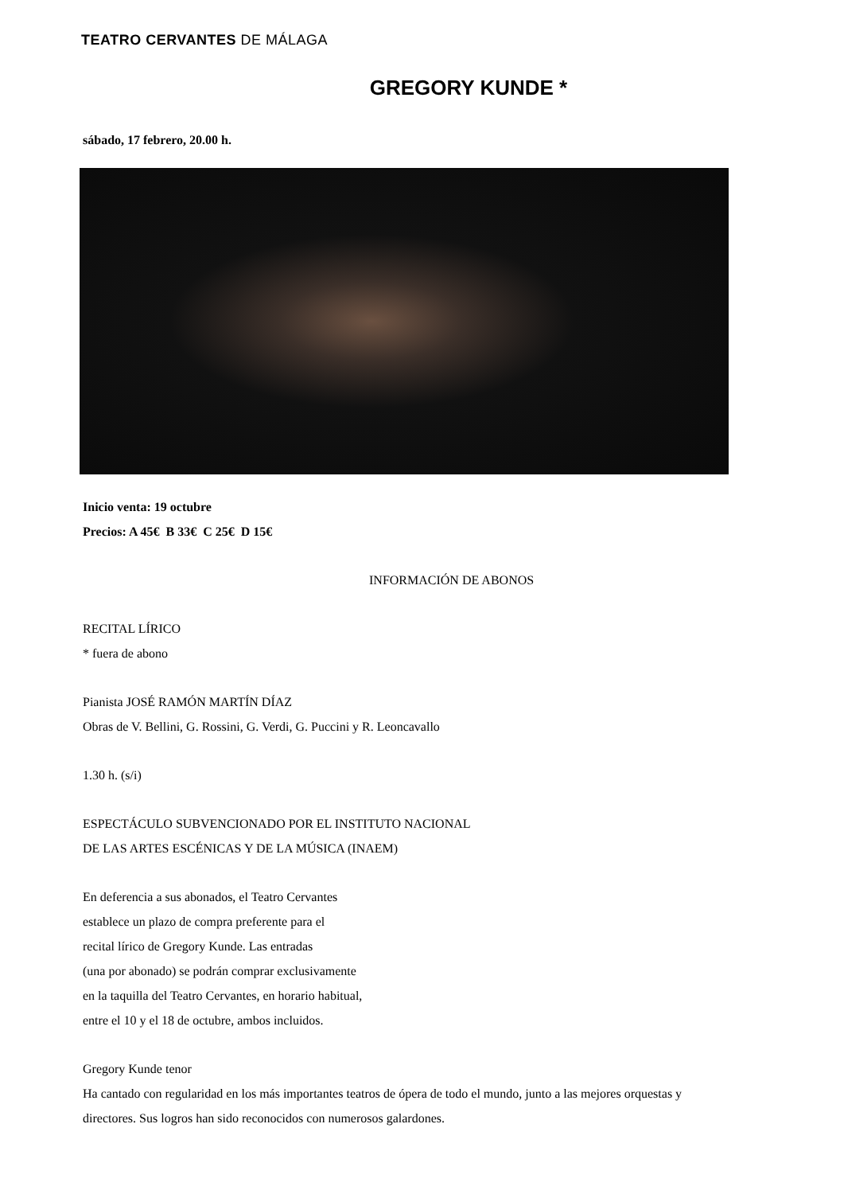TEATRO CERVANTES DE MÁLAGA
GREGORY KUNDE *
sábado, 17 febrero, 20.00 h.
Inicio venta: 19 octubre
Precios: A 45€ B 33€ C 25€ D 15€
INFORMACIÓN DE ABONOS
RECITAL LÍRICO
* fuera de abono
Pianista JOSÉ RAMÓN MARTÍN DÍAZ
Obras de V. Bellini, G. Rossini, G. Verdi, G. Puccini y R. Leoncavallo
1.30 h. (s/i)
ESPECTÁCULO SUBVENCIONADO POR EL INSTITUTO NACIONAL
DE LAS ARTES ESCÉNICAS Y DE LA MÚSICA (INAEM)
En deferencia a sus abonados, el Teatro Cervantes
establece un plazo de compra preferente para el
recital lírico de Gregory Kunde. Las entradas
(una por abonado) se podrán comprar exclusivamente
en la taquilla del Teatro Cervantes, en horario habitual,
entre el 10 y el 18 de octubre, ambos incluidos.
Gregory Kunde tenor
Ha cantado con regularidad en los más importantes teatros de ópera de todo el mundo, junto a las mejores orquestas y directores. Sus logros han sido reconocidos con numerosos galardones.